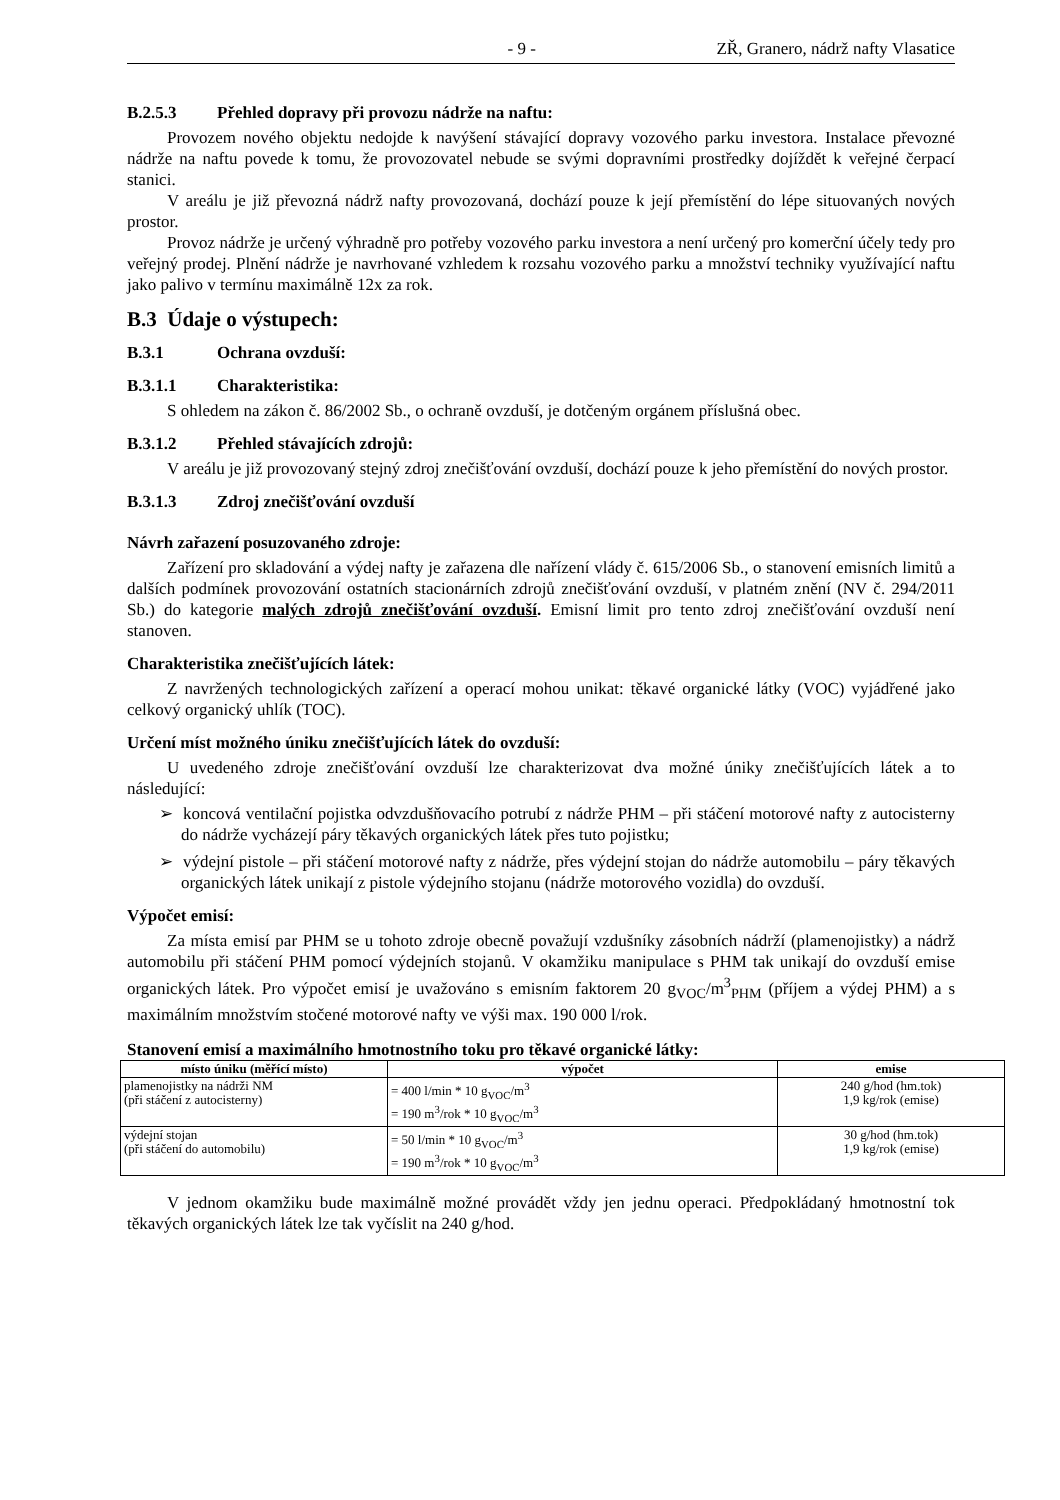- 9 - ZŘ, Granero, nádrž nafty Vlasatice
B.2.5.3 Přehled dopravy při provozu nádrže na naftu:
Provozem nového objektu nedojde k navýšení stávající dopravy vozového parku investora. Instalace převozné nádrže na naftu povede k tomu, že provozovatel nebude se svými dopravními prostředky dojíždět k veřejné čerpací stanici.
V areálu je již převozná nádrž nafty provozovaná, dochází pouze k její přemístění do lépe situovaných nových prostor.
Provoz nádrže je určený výhradně pro potřeby vozového parku investora a není určený pro komerční účely tedy pro veřejný prodej. Plnění nádrže je navrhované vzhledem k rozsahu vozového parku a množství techniky využívající naftu jako palivo v termínu maximálně 12x za rok.
B.3 Údaje o výstupech:
B.3.1 Ochrana ovzduší:
B.3.1.1 Charakteristika:
S ohledem na zákon č. 86/2002 Sb., o ochraně ovzduší, je dotčeným orgánem příslušná obec.
B.3.1.2 Přehled stávajících zdrojů:
V areálu je již provozovaný stejný zdroj znečišťování ovzduší, dochází pouze k jeho přemístění do nových prostor.
B.3.1.3 Zdroj znečišťování ovzduší
Návrh zařazení posuzovaného zdroje:
Zařízení pro skladování a výdej nafty je zařazena dle nařízení vlády č. 615/2006 Sb., o stanovení emisních limitů a dalších podmínek provozování ostatních stacionárních zdrojů znečišťování ovzduší, v platném znění (NV č. 294/2011 Sb.) do kategorie malých zdrojů znečišťování ovzduší. Emisní limit pro tento zdroj znečišťování ovzduší není stanoven.
Charakteristika znečišťujících látek:
Z navržených technologických zařízení a operací mohou unikat: těkavé organické látky (VOC) vyjádřené jako celkový organický uhlík (TOC).
Určení míst možného úniku znečišťujících látek do ovzduší:
U uvedeného zdroje znečišťování ovzduší lze charakterizovat dva možné úniky znečišťujících látek a to následující:
➢ koncová ventilační pojistka odvzdušňovacího potrubí z nádrže PHM – při stáčení motorové nafty z autocisterny do nádrže vycházejí páry těkavých organických látek přes tuto pojistku;
➢ výdejní pistole – při stáčení motorové nafty z nádrže, přes výdejní stojan do nádrže automobilu – páry těkavých organických látek unikají z pistole výdejního stojanu (nádrže motorového vozidla) do ovzduší.
Výpočet emisí:
Za místa emisí par PHM se u tohoto zdroje obecně považují vzdušníky zásobních nádrží (plamenojistky) a nádrž automobilu při stáčení PHM pomocí výdejních stojanů. V okamžiku manipulace s PHM tak unikají do ovzduší emise organických látek. Pro výpočet emisí je uvažováno s emisním faktorem 20 g<sub>VOC</sub>/m<sup>3</sup><sub>PHM</sub> (příjem a výdej PHM) a s maximálním množstvím stočené motorové nafty ve výši max. 190 000 l/rok.
Stanovení emisí a maximálního hmotnostního toku pro těkavé organické látky:
| místo úniku (měřící místo) | výpočet | emise |
| --- | --- | --- |
| plamenojistky na nádrži NM (při stáčení z autocisterny) | = 400 l/min * 10 g<sub>VOC</sub>/m<sup>3</sup> = 190 m<sup>3</sup>/rok * 10 g<sub>VOC</sub>/m<sup>3</sup> | 240 g/hod (hm.tok) 1,9 kg/rok (emise) |
| výdejní stojan (při stáčení do automobilu) | = 50 l/min * 10 g<sub>VOC</sub>/m<sup>3</sup> = 190 m<sup>3</sup>/rok * 10 g<sub>VOC</sub>/m<sup>3</sup> | 30 g/hod (hm.tok) 1,9 kg/rok (emise) |
V jednom okamžiku bude maximálně možné provádět vždy jen jednu operaci. Předpokládaný hmotnostní tok těkavých organických látek lze tak vyčíslit na 240 g/hod.